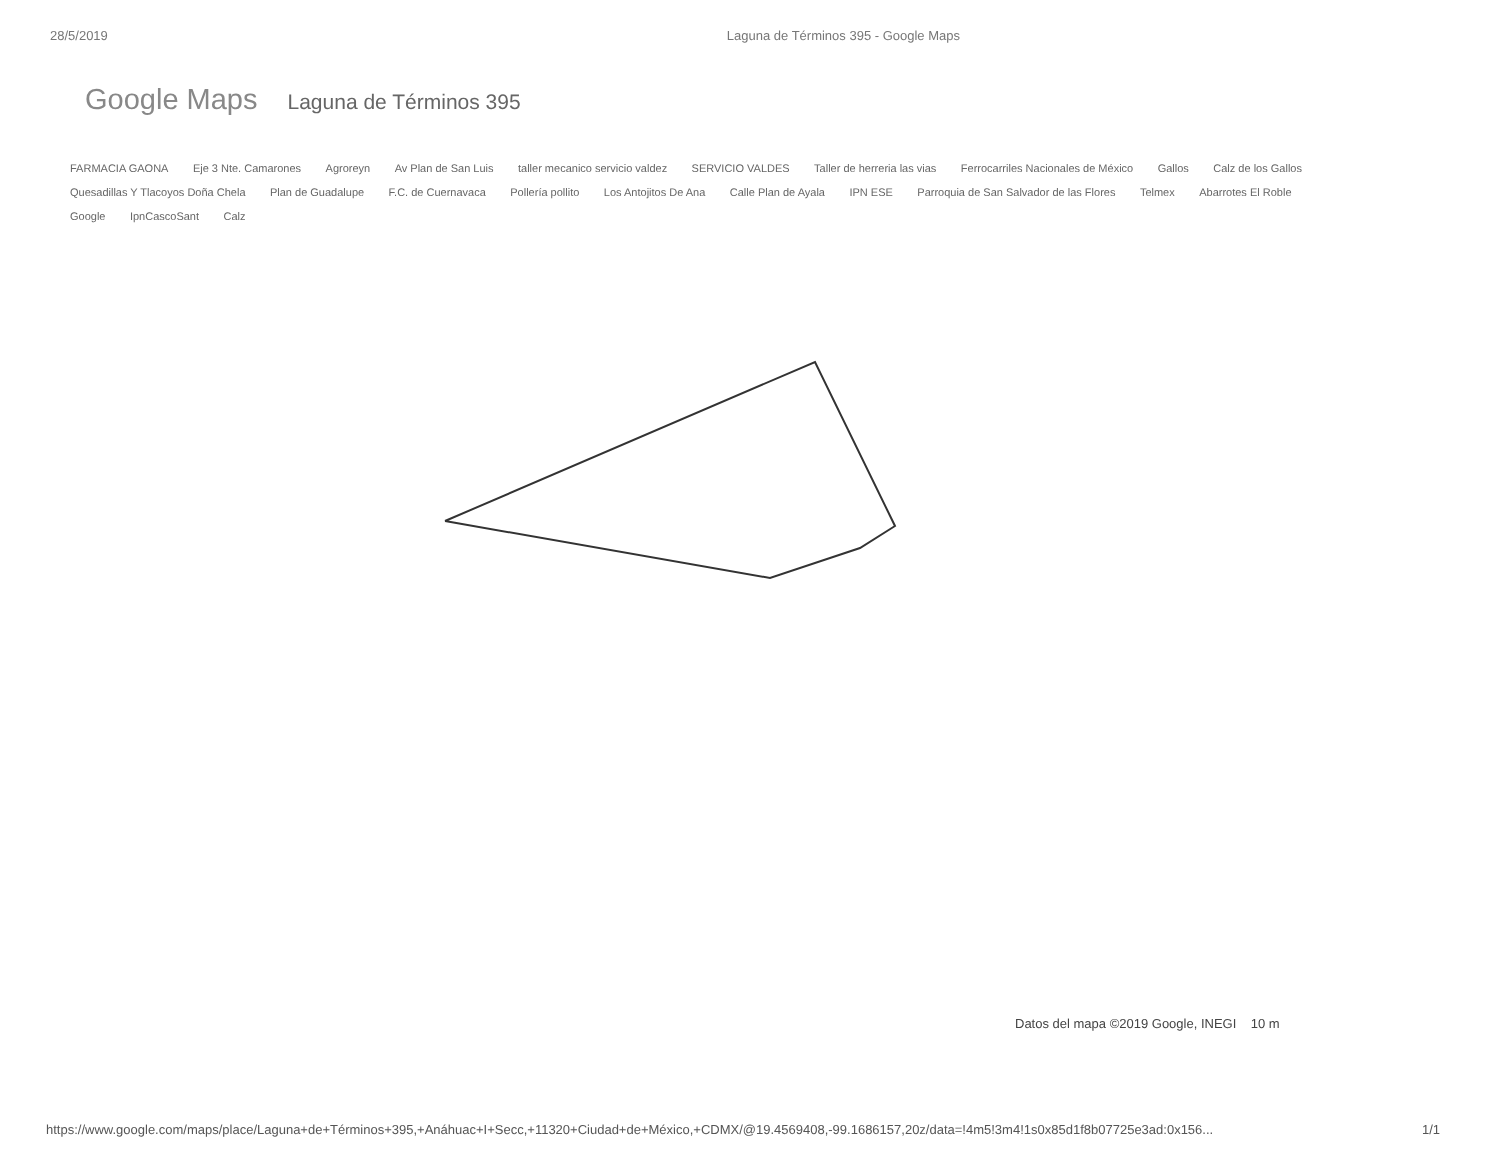28/5/2019 Laguna de Términos 395 - Google Maps
Google Maps Laguna de Términos 395
FARMACIA GAONA Eje 3 Nte. Camarones Agroreyn Av Plan de San Luis taller mecanico servicio valdez SERVICIO VALDES Taller de herreria las vias Ferrocarriles Nacionales de México Gallos Calz de los Gallos Quesadillas Y Tlacoyos Doña Chela Plan de Guadalupe F.C. de Cuernavaca Pollería pollito Los Antojitos De Ana Calle Plan de Ayala IPN ESE Parroquia de San Salvador de las Flores Telmex Abarrotes El Roble Google IpnCascoSant Calz
Datos del mapa ©2019 Google, INEGI 10 m
https://www.google.com/maps/place/Laguna+de+Términos+395,+Anáhuac+I+Secc,+11320+Ciudad+de+México,+CDMX/@19.4569408,-99.1686157,20z/data=!4m5!3m4!1s0x85d1f8b07725e3ad:0x156... 1/1